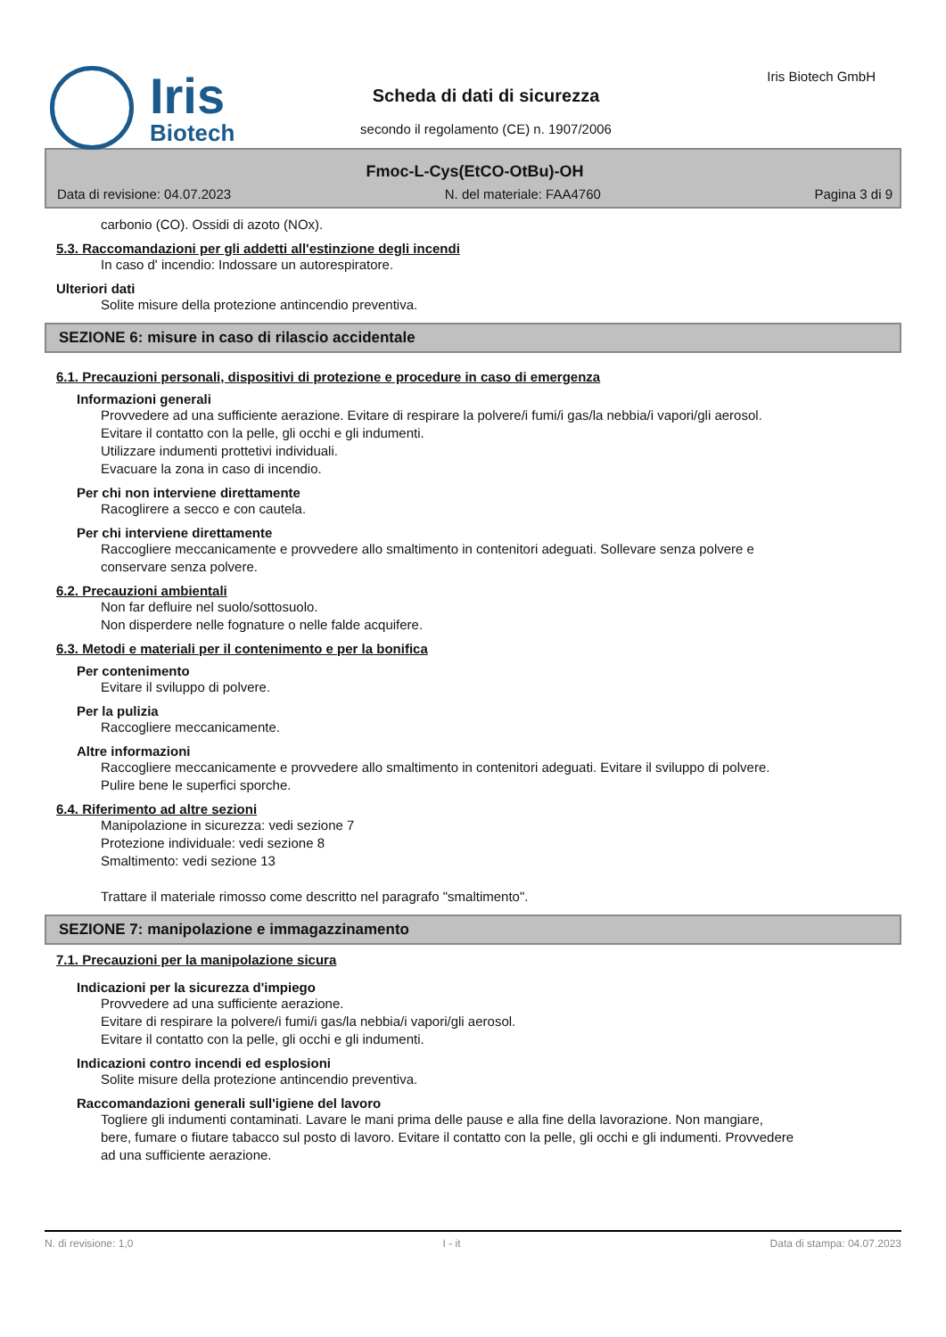Iris
Biotech
Scheda di dati di sicurezza
secondo il regolamento (CE) n. 1907/2006
Iris Biotech GmbH
Fmoc-L-Cys(EtCO-OtBu)-OH
Data di revisione: 04.07.2023 N. del materiale: FAA4760 Pagina 3 di 9
carbonio (CO). Ossidi di azoto (NOx).
5.3. Raccomandazioni per gli addetti all'estinzione degli incendi
In caso d' incendio: Indossare un autorespiratore.
Ulteriori dati
Solite misure della protezione antincendio preventiva.
SEZIONE 6: misure in caso di rilascio accidentale
6.1. Precauzioni personali, dispositivi di protezione e procedure in caso di emergenza
Informazioni generali
Provvedere ad una sufficiente aerazione. Evitare di respirare la polvere/i fumi/i gas/la nebbia/i vapori/gli aerosol.
Evitare il contatto con la pelle, gli occhi e gli indumenti.
Utilizzare indumenti prottetivi individuali.
Evacuare la zona in caso di incendio.
Per chi non interviene direttamente
Racoglirere a secco e con cautela.
Per chi interviene direttamente
Raccogliere meccanicamente e provvedere allo smaltimento in contenitori adeguati. Sollevare senza polvere e conservare senza polvere.
6.2. Precauzioni ambientali
Non far defluire nel suolo/sottosuolo.
Non disperdere nelle fognature o nelle falde acquifere.
6.3. Metodi e materiali per il contenimento e per la bonifica
Per contenimento
Evitare il sviluppo di polvere.
Per la pulizia
Raccogliere meccanicamente.
Altre informazioni
Raccogliere meccanicamente e provvedere allo smaltimento in contenitori adeguati. Evitare il sviluppo di polvere.
Pulire bene le superfici sporche.
6.4. Riferimento ad altre sezioni
Manipolazione in sicurezza: vedi sezione 7
Protezione individuale: vedi sezione 8
Smaltimento: vedi sezione 13
Trattare il materiale rimosso come descritto nel paragrafo "smaltimento".
SEZIONE 7: manipolazione e immagazzinamento
7.1. Precauzioni per la manipolazione sicura
Indicazioni per la sicurezza d'impiego
Provvedere ad una sufficiente aerazione.
Evitare di respirare la polvere/i fumi/i gas/la nebbia/i vapori/gli aerosol.
Evitare il contatto con la pelle, gli occhi e gli indumenti.
Indicazioni contro incendi ed esplosioni
Solite misure della protezione antincendio preventiva.
Raccomandazioni generali sull'igiene del lavoro
Togliere gli indumenti contaminati. Lavare le mani prima delle pause e alla fine della lavorazione. Non mangiare, bere, fumare o fiutare tabacco sul posto di lavoro. Evitare il contatto con la pelle, gli occhi e gli indumenti. Provvedere ad una sufficiente aerazione.
N. di revisione: 1,0 I - it Data di stampa: 04.07.2023